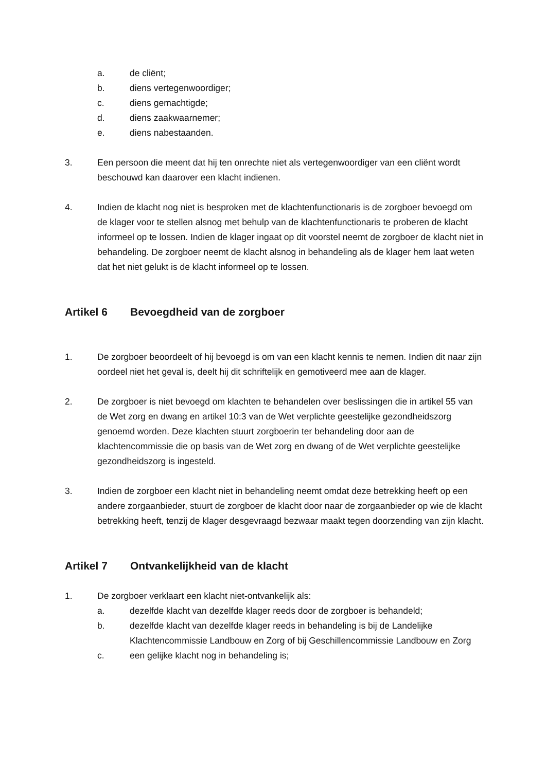a. de cliënt;
b. diens vertegenwoordiger;
c. diens gemachtigde;
d. diens zaakwaarnemer;
e. diens nabestaanden.
3. Een persoon die meent dat hij ten onrechte niet als vertegenwoordiger van een cliënt wordt beschouwd kan daarover een klacht indienen.
4. Indien de klacht nog niet is besproken met de klachtenfunctionaris is de zorgboer bevoegd om de klager voor te stellen alsnog met behulp van de klachtenfunctionaris te proberen de klacht informeel op te lossen. Indien de klager ingaat op dit voorstel neemt de zorgboer de klacht niet in behandeling. De zorgboer neemt de klacht alsnog in behandeling als de klager hem laat weten dat het niet gelukt is de klacht informeel op te lossen.
Artikel 6 Bevoegdheid van de zorgboer
1. De zorgboer beoordeelt of hij bevoegd is om van een klacht kennis te nemen. Indien dit naar zijn oordeel niet het geval is, deelt hij dit schriftelijk en gemotiveerd mee aan de klager.
2. De zorgboer is niet bevoegd om klachten te behandelen over beslissingen die in artikel 55 van de Wet zorg en dwang en artikel 10:3 van de Wet verplichte geestelijke gezondheidszorg genoemd worden. Deze klachten stuurt zorgboerin ter behandeling door aan de klachtencommissie die op basis van de Wet zorg en dwang of de Wet verplichte geestelijke gezondheidszorg is ingesteld.
3. Indien de zorgboer een klacht niet in behandeling neemt omdat deze betrekking heeft op een andere zorgaanbieder, stuurt de zorgboer de klacht door naar de zorgaanbieder op wie de klacht betrekking heeft, tenzij de klager desgevraagd bezwaar maakt tegen doorzending van zijn klacht.
Artikel 7 Ontvankelijkheid van de klacht
1. De zorgboer verklaart een klacht niet-ontvankelijk als:
a. dezelfde klacht van dezelfde klager reeds door de zorgboer is behandeld;
b. dezelfde klacht van dezelfde klager reeds in behandeling is bij de Landelijke Klachtencommissie Landbouw en Zorg of bij Geschillencommissie Landbouw en Zorg
c. een gelijke klacht nog in behandeling is;